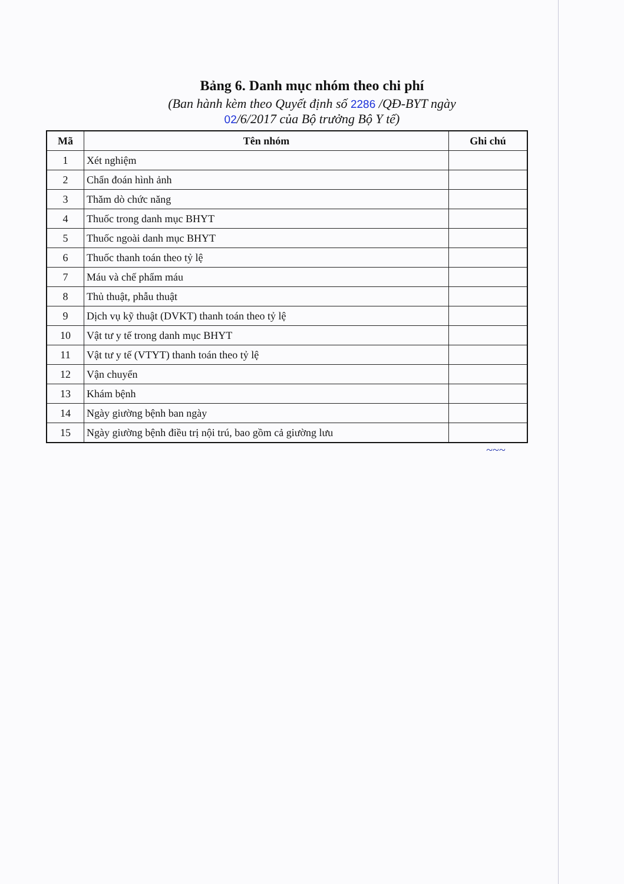Bảng 6. Danh mục nhóm theo chi phí
(Ban hành kèm theo Quyết định số 2286 /QĐ-BYT ngày
02/6/2017 của Bộ trưởng Bộ Y tế)
| Mã | Tên nhóm | Ghi chú |
| --- | --- | --- |
| 1 | Xét nghiệm | |
| 2 | Chẩn đoán hình ảnh | |
| 3 | Thăm dò chức năng | |
| 4 | Thuốc trong danh mục BHYT | |
| 5 | Thuốc ngoài danh mục BHYT | |
| 6 | Thuốc thanh toán theo tỷ lệ | |
| 7 | Máu và chế phẩm máu | |
| 8 | Thủ thuật, phẫu thuật | |
| 9 | Dịch vụ kỹ thuật (DVKT) thanh toán theo tỷ lệ | |
| 10 | Vật tư y tế trong danh mục BHYT | |
| 11 | Vật tư y tế (VTYT) thanh toán theo tỷ lệ | |
| 12 | Vận chuyển | |
| 13 | Khám bệnh | |
| 14 | Ngày giường bệnh ban ngày | |
| 15 | Ngày giường bệnh điều trị nội trú, bao gồm cả giường lưu | |
~~~